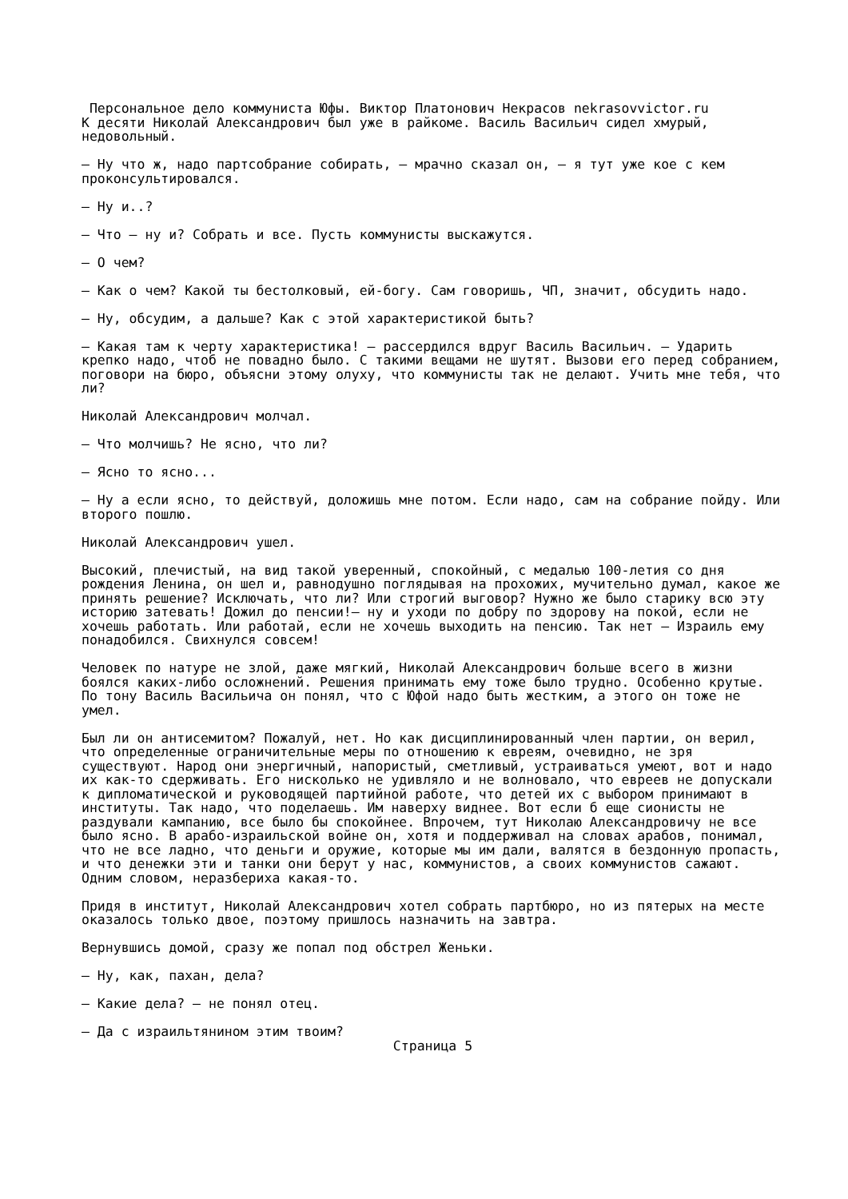Персональное дело коммуниста Юфы. Виктор Платонович Некрасов nekrasovvictor.ru
К десяти Николай Александрович был уже в райкоме. Василь Васильич сидел хмурый, недовольный.
— Ну что ж, надо партсобрание собирать, — мрачно сказал он, — я тут уже кое с кем проконсультировался.
— Ну и..?
— Что — ну и? Собрать и все. Пусть коммунисты выскажутся.
— О чем?
— Как о чем? Какой ты бестолковый, ей-богу. Сам говоришь, ЧП, значит, обсудить надо.
— Ну, обсудим, а дальше? Как с этой характеристикой быть?
— Какая там к черту характеристика! — рассердился вдруг Василь Васильич. — Ударить крепко надо, чтоб не повадно было. С такими вещами не шутят. Вызови его перед собранием, поговори на бюро, объясни этому олуху, что коммунисты так не делают. Учить мне тебя, что ли?
Николай Александрович молчал.
— Что молчишь? Не ясно, что ли?
— Ясно то ясно...
— Ну а если ясно, то действуй, доложишь мне потом. Если надо, сам на собрание пойду. Или второго пошлю.
Николай Александрович ушел.
Высокий, плечистый, на вид такой уверенный, спокойный, с медалью 100-летия со дня рождения Ленина, он шел и, равнодушно поглядывая на прохожих, мучительно думал, какое же принять решение? Исключать, что ли? Или строгий выговор? Нужно же было старику всю эту историю затевать! Дожил до пенсии!— ну и уходи по добру по здорову на покой, если не хочешь работать. Или работай, если не хочешь выходить на пенсию. Так нет — Израиль ему понадобился. Свихнулся совсем!
Человек по натуре не злой, даже мягкий, Николай Александрович больше всего в жизни боялся каких-либо осложнений. Решения принимать ему тоже было трудно. Особенно крутые. По тону Василь Васильича он понял, что с Юфой надо быть жестким, а этого он тоже не умел.
Был ли он антисемитом? Пожалуй, нет. Но как дисциплинированный член партии, он верил, что определенные ограничительные меры по отношению к евреям, очевидно, не зря существуют. Народ они энергичный, напористый, сметливый, устраиваться умеют, вот и надо их как-то сдерживать. Его нисколько не удивляло и не волновало, что евреев не допускали к дипломатической и руководящей партийной работе, что детей их с выбором принимают в институты. Так надо, что поделаешь. Им наверху виднее. Вот если б еще сионисты не раздували кампанию, все было бы спокойнее. Впрочем, тут Николаю Александровичу не все было ясно. В арабо-израильской войне он, хотя и поддерживал на словах арабов, понимал, что не все ладно, что деньги и оружие, которые мы им дали, валятся в бездонную пропасть, и что денежки эти и танки они берут у нас, коммунистов, а своих коммунистов сажают. Одним словом, неразбериха какая-то.
Придя в институт, Николай Александрович хотел собрать партбюро, но из пятерых на месте оказалось только двое, поэтому пришлось назначить на завтра.
Вернувшись домой, сразу же попал под обстрел Женьки.
— Ну, как, пахан, дела?
— Какие дела? — не понял отец.
— Да с израильтянином этим твоим?
Страница 5